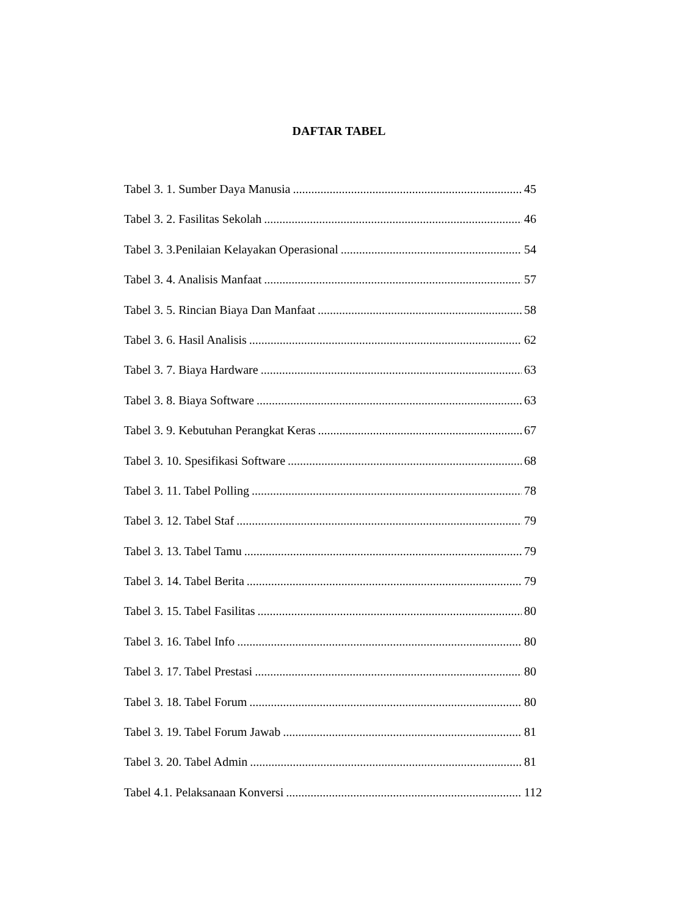DAFTAR TABEL
Tabel 3. 1. Sumber Daya Manusia 45
Tabel 3. 2. Fasilitas Sekolah 46
Tabel 3. 3.Penilaian Kelayakan Operasional 54
Tabel 3. 4. Analisis Manfaat 57
Tabel 3. 5. Rincian Biaya Dan Manfaat 58
Tabel 3. 6. Hasil Analisis 62
Tabel 3. 7. Biaya Hardware 63
Tabel 3. 8. Biaya Software 63
Tabel 3. 9. Kebutuhan Perangkat Keras 67
Tabel 3. 10. Spesifikasi Software 68
Tabel 3. 11. Tabel Polling 78
Tabel 3. 12. Tabel Staf 79
Tabel 3. 13. Tabel Tamu 79
Tabel 3. 14. Tabel Berita 79
Tabel 3. 15. Tabel Fasilitas 80
Tabel 3. 16. Tabel Info 80
Tabel 3. 17. Tabel Prestasi 80
Tabel 3. 18. Tabel Forum 80
Tabel 3. 19. Tabel Forum Jawab 81
Tabel 3. 20. Tabel Admin 81
Tabel 4.1. Pelaksanaan Konversi 112